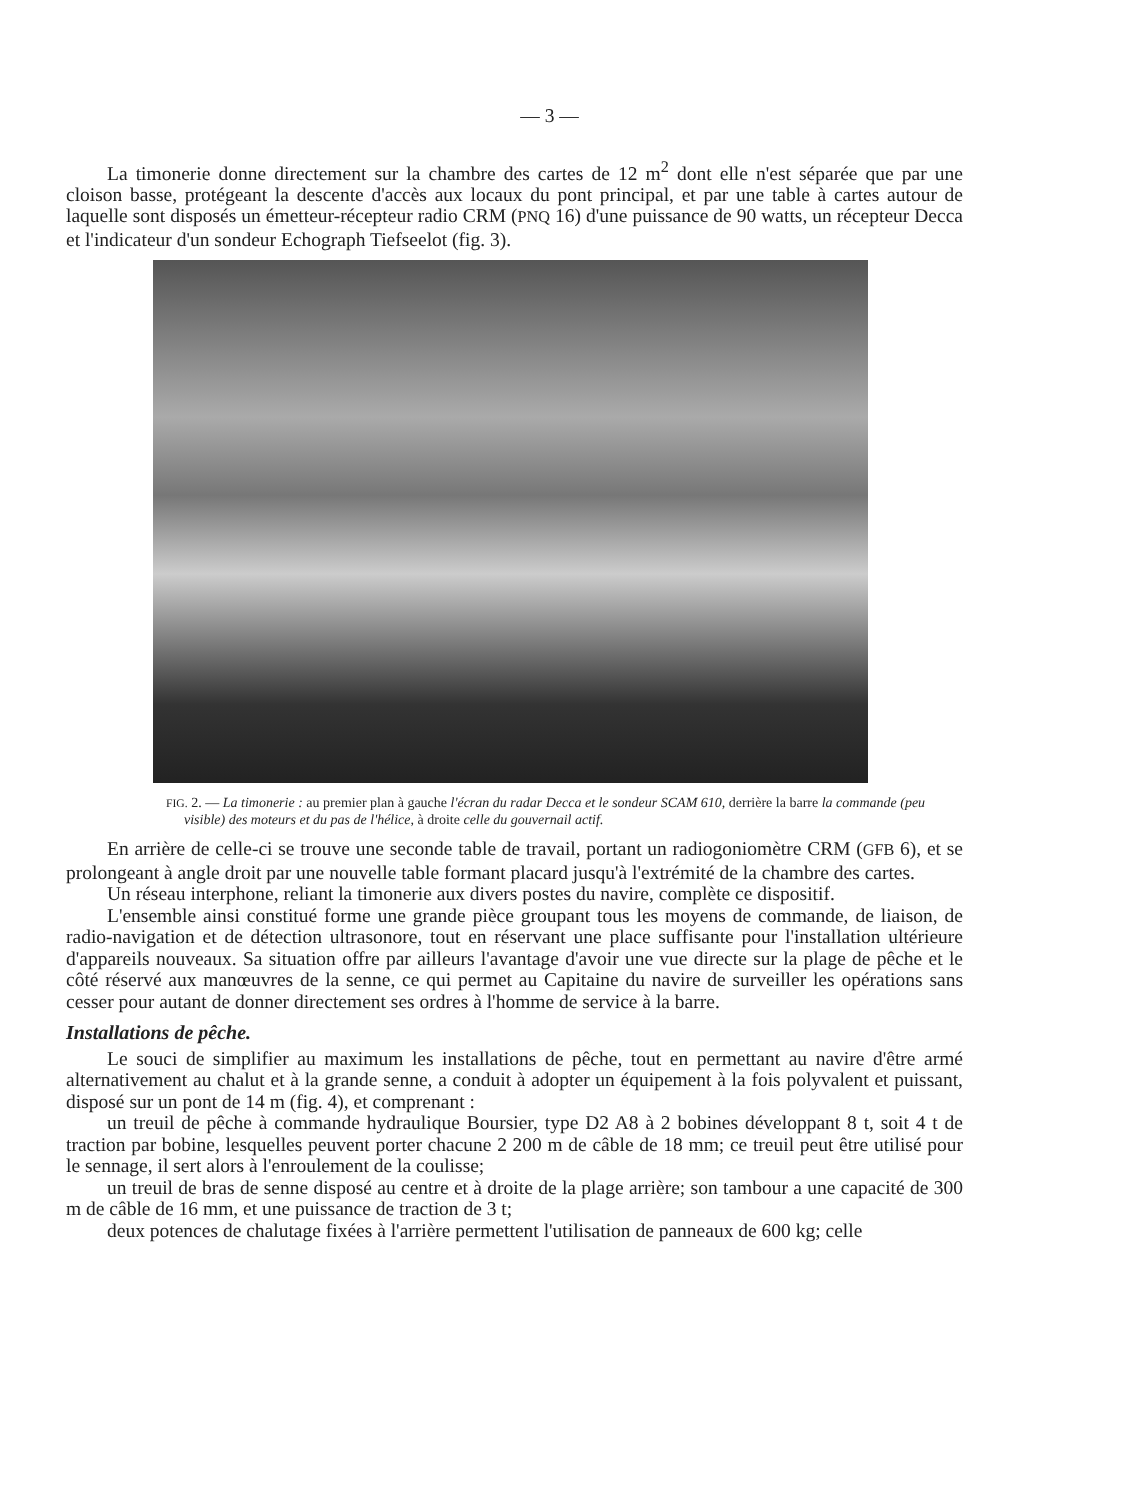— 3 —
La timonerie donne directement sur la chambre des cartes de 12 m<sup>2</sup> dont elle n'est séparée que par une cloison basse, protégeant la descente d'accès aux locaux du pont principal, et par une table à cartes autour de laquelle sont disposés un émetteur-récepteur radio CRM (PNQ 16) d'une puissance de 90 watts, un récepteur Decca et l'indicateur d'un sondeur Echograph Tiefseelot (fig. 3).
FIG. 2. — La timonerie : au premier plan à gauche l'écran du radar Decca et le sondeur SCAM 610, derrière la barre la commande (peu visible) des moteurs et du pas de l'hélice, à droite celle du gouvernail actif.
En arrière de celle-ci se trouve une seconde table de travail, portant un radiogoniomètre CRM (GFB 6), et se prolongeant à angle droit par une nouvelle table formant placard jusqu'à l'extrémité de la chambre des cartes.
Un réseau interphone, reliant la timonerie aux divers postes du navire, complète ce dispositif.
L'ensemble ainsi constitué forme une grande pièce groupant tous les moyens de commande, de liaison, de radio-navigation et de détection ultrasonore, tout en réservant une place suffisante pour l'installation ultérieure d'appareils nouveaux. Sa situation offre par ailleurs l'avantage d'avoir une vue directe sur la plage de pêche et le côté réservé aux manœuvres de la senne, ce qui permet au Capitaine du navire de surveiller les opérations sans cesser pour autant de donner directement ses ordres à l'homme de service à la barre.
Installations de pêche.
Le souci de simplifier au maximum les installations de pêche, tout en permettant au navire d'être armé alternativement au chalut et à la grande senne, a conduit à adopter un équipement à la fois polyvalent et puissant, disposé sur un pont de 14 m (fig. 4), et comprenant :
un treuil de pêche à commande hydraulique Boursier, type D2 A8 à 2 bobines développant 8 t, soit 4 t de traction par bobine, lesquelles peuvent porter chacune 2 200 m de câble de 18 mm; ce treuil peut être utilisé pour le sennage, il sert alors à l'enroulement de la coulisse;
un treuil de bras de senne disposé au centre et à droite de la plage arrière; son tambour a une capacité de 300 m de câble de 16 mm, et une puissance de traction de 3 t;
deux potences de chalutage fixées à l'arrière permettent l'utilisation de panneaux de 600 kg; celle